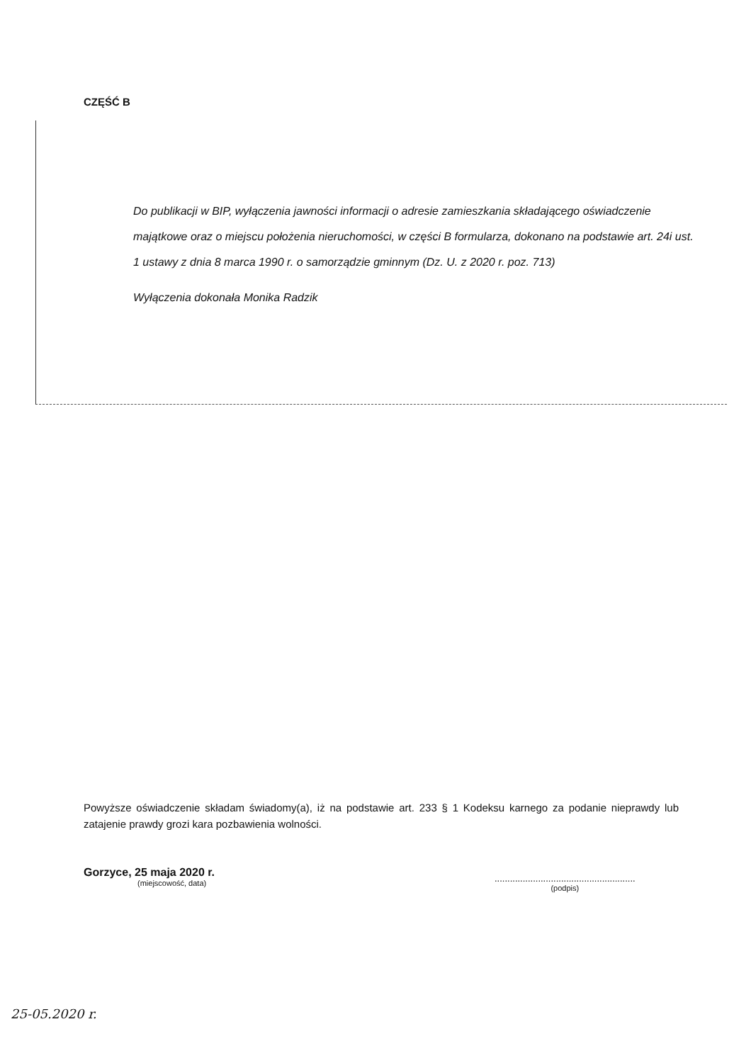CZĘŚĆ B
Do publikacji w BIP, wyłączenia jawności informacji o adresie zamieszkania składającego oświadczenie majątkowe oraz o miejscu położenia nieruchomości, w części B formularza, dokonano na podstawie art. 24i ust. 1 ustawy z dnia 8 marca 1990 r. o samorządzie gminnym (Dz. U. z 2020 r. poz. 713)
Wyłączenia dokonała Monika Radzik
Powyższe oświadczenie składam świadomy(a), iż na podstawie art. 233 § 1 Kodeksu karnego za podanie nieprawdy lub zatajenie prawdy grozi kara pozbawienia wolności.
Gorzyce, 25 maja 2020 r.
(miejscowość, data)
.......................................................
(podpis)
25-05.2020 r.